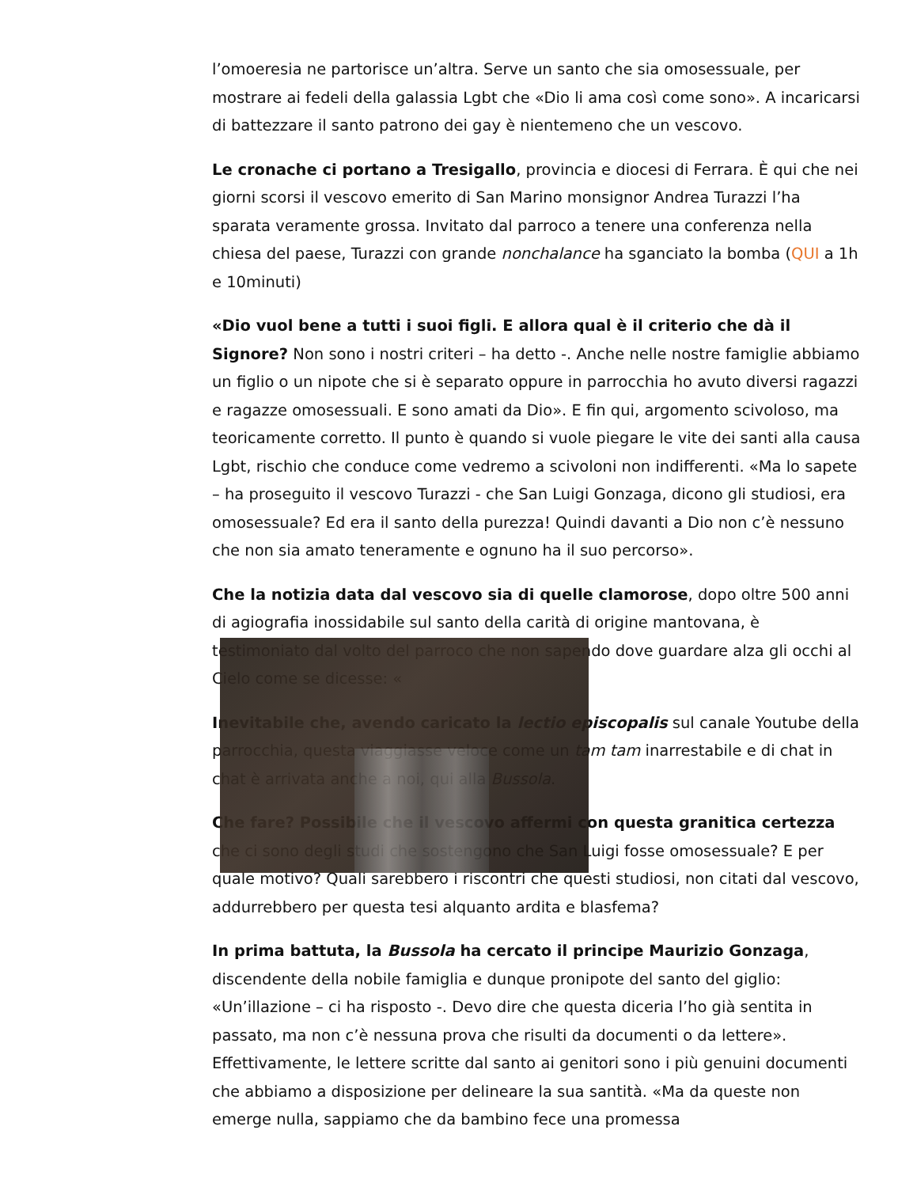l’omoeresia ne partorisce un’altra. Serve un santo che sia omosessuale, per mostrare ai fedeli della galassia Lgbt che «Dio li ama così come sono». A incaricarsi di battezzare il santo patrono dei gay è nientemeno che un vescovo.
Le cronache ci portano a Tresigallo, provincia e diocesi di Ferrara. È qui che nei giorni scorsi il vescovo emerito di San Marino monsignor Andrea Turazzi l’ha sparata veramente grossa. Invitato dal parroco a tenere una conferenza nella chiesa del paese, Turazzi con grande nonchalance ha sganciato la bomba (QUI a 1h e 10minuti)
«Dio vuol bene a tutti i suoi figli. E allora qual è il criterio che dà il Signore? Non sono i nostri criteri – ha detto -. Anche nelle nostre famiglie abbiamo un figlio o un nipote che si è separato oppure in parrocchia ho avuto diversi ragazzi e ragazze omosessuali. E sono amati da Dio». E fin qui, argomento scivoloso, ma teoricamente corretto. Il punto è quando si vuole piegare le vite dei santi alla causa Lgbt, rischio che conduce come vedremo a scivoloni non indifferenti. «Ma lo sapete – ha proseguito il vescovo Turazzi - che San Luigi Gonzaga, dicono gli studiosi, era omosessuale? Ed era il santo della purezza! Quindi davanti a Dio non c’è nessuno che non sia amato teneramente e ognuno ha il suo percorso».
Che la notizia data dal vescovo sia di quelle clamorose, dopo oltre 500 anni di agiografia inossidabile sul santo della carità di origine mantovana, è testimoniato dal volto del parroco che non sapendo dove guardare alza gli occhi al Cielo come se dicesse: «
Inevitabile che, avendo caricato la lectio episcopalis sul canale Youtube della parrocchia, questa viaggiasse veloce come un tam tam inarrestabile e di chat in chat è arrivata anche a noi, qui alla Bussola.
Che fare? Possibile che il vescovo affermi con questa granitica certezza che ci sono degli studi che sostengono che San Luigi fosse omosessuale? E per quale motivo? Quali sarebbero i riscontri che questi studiosi, non citati dal vescovo, addurrebbero per questa tesi alquanto ardita e blasfema?
In prima battuta, la Bussola ha cercato il principe Maurizio Gonzaga, discendente della nobile famiglia e dunque pronipote del santo del giglio: «Un’illazione – ci ha risposto -. Devo dire che questa diceria l’ho già sentita in passato, ma non c’è nessuna prova che risulti da documenti o da lettere». Effettivamente, le lettere scritte dal santo ai genitori sono i più genuini documenti che abbiamo a disposizione per delineare la sua santità. «Ma da queste non emerge nulla, sappiamo che da bambino fece una promessa